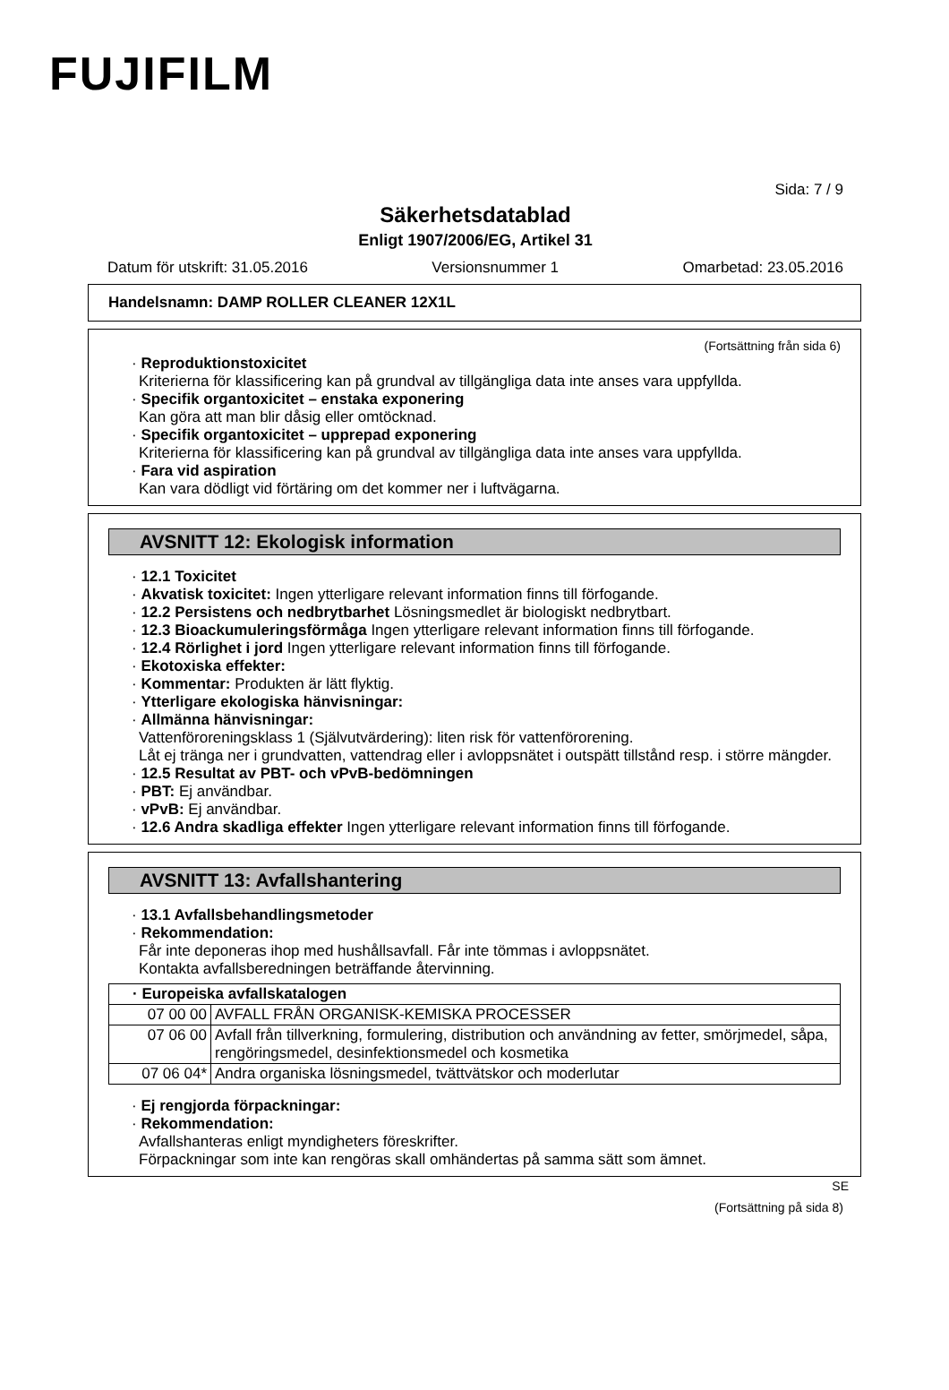FUJIFILM
Sida: 7 / 9
Säkerhetsdatablad
Enligt 1907/2006/EG, Artikel 31
Datum för utskrift: 31.05.2016 Versionsnummer 1 Omarbetad: 23.05.2016
Handelsnamn: DAMP ROLLER CLEANER 12X1L
(Fortsättning från sida 6)
· Reproduktionstoxicitet
Kriterierna för klassificering kan på grundval av tillgängliga data inte anses vara uppfyllda.
· Specifik organtoxicitet – enstaka exponering
Kan göra att man blir dåsig eller omtöcknad.
· Specifik organtoxicitet – upprepad exponering
Kriterierna för klassificering kan på grundval av tillgängliga data inte anses vara uppfyllda.
· Fara vid aspiration
Kan vara dödligt vid förtäring om det kommer ner i luftvägarna.
AVSNITT 12: Ekologisk information
· 12.1 Toxicitet
· Akvatisk toxicitet: Ingen ytterligare relevant information finns till förfogande.
· 12.2 Persistens och nedbrytbarhet Lösningsmedlet är biologiskt nedbrytbart.
· 12.3 Bioackumuleringsförmåga Ingen ytterligare relevant information finns till förfogande.
· 12.4 Rörlighet i jord Ingen ytterligare relevant information finns till förfogande.
· Ekotoxiska effekter:
· Kommentar: Produkten är lätt flyktig.
· Ytterligare ekologiska hänvisningar:
· Allmänna hänvisningar:
Vattenföroreningsklass 1 (Självutvärdering): liten risk för vattenförorening.
Låt ej tränga ner i grundvatten, vattendrag eller i avloppsnätet i outspätt tillstånd resp. i större mängder.
· 12.5 Resultat av PBT- och vPvB-bedömningen
· PBT: Ej användbar.
· vPvB: Ej användbar.
· 12.6 Andra skadliga effekter Ingen ytterligare relevant information finns till förfogande.
AVSNITT 13: Avfallshantering
· 13.1 Avfallsbehandlingsmetoder
· Rekommendation:
Får inte deponeras ihop med hushållsavfall. Får inte tömmas i avloppsnätet.
Kontakta avfallsberedningen beträffande återvinning.
| · Europeiska avfallskatalogen | |
| --- | --- |
| 07 00 00 | AVFALL FRÅN ORGANISK-KEMISKA PROCESSER |
| 07 06 00 | Avfall från tillverkning, formulering, distribution och användning av fetter, smörjmedel, såpa, rengöringsmedel, desinfektionsmedel och kosmetika |
| 07 06 04* | Andra organiska lösningsmedel, tvättvätskor och moderlutar |
· Ej rengjorda förpackningar:
· Rekommendation:
Avfallshanteras enligt myndigheters föreskrifter.
Förpackningar som inte kan rengöras skall omhändertas på samma sätt som ämnet.
SE
(Fortsättning på sida 8)